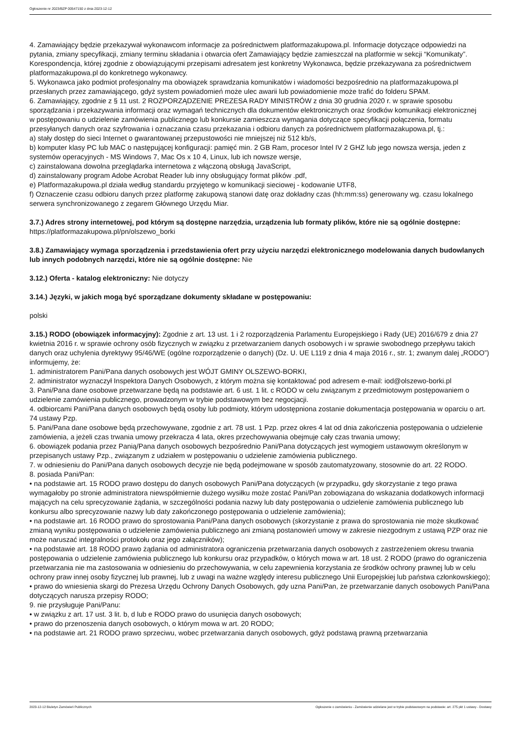Ogłoszenie nr 2023/BZP 00547150 z dnia 2023-12-12
4. Zamawiający będzie przekazywał wykonawcom informacje za pośrednictwem platformazakupowa.pl. Informacje dotyczące odpowiedzi na pytania, zmiany specyfikacji, zmiany terminu składania i otwarcia ofert Zamawiający będzie zamieszczał na platformie w sekcji “Komunikaty”. Korespondencja, której zgodnie z obowiązującymi przepisami adresatem jest konkretny Wykonawca, będzie przekazywana za pośrednictwem platformazakupowa.pl do konkretnego wykonawcy.
5. Wykonawca jako podmiot profesjonalny ma obowiązek sprawdzania komunikatów i wiadomości bezpośrednio na platformazakupowa.pl przesłanych przez zamawiającego, gdyż system powiadomień może ulec awarii lub powiadomienie może trafić do folderu SPAM.
6. Zamawiający, zgodnie z § 11 ust. 2 ROZPORZĄDZENIE PREZESA RADY MINISTRÓW z dnia 30 grudnia 2020 r. w sprawie sposobu sporządzania i przekazywania informacji oraz wymagań technicznych dla dokumentów elektronicznych oraz środków komunikacji elektronicznej
w postępowaniu o udzielenie zamówienia publicznego lub konkursie zamieszcza wymagania dotyczące specyfikacji połączenia, formatu przesyłanych danych oraz szyfrowania i oznaczania czasu przekazania i odbioru danych za pośrednictwem platformazakupowa.pl, tj.:
a) stały dostęp do sieci Internet o gwarantowanej przepustowości nie mniejszej niż 512 kb/s,
b) komputer klasy PC lub MAC o następującej konfiguracji: pamięć min. 2 GB Ram, procesor Intel IV 2 GHZ lub jego nowsza wersja, jeden z systemów operacyjnych - MS Windows 7, Mac Os x 10 4, Linux, lub ich nowsze wersje,
c) zainstalowana dowolna przeglądarka internetowa z włączoną obsługą JavaScript,
d) zainstalowany program Adobe Acrobat Reader lub inny obsługujący format plików .pdf,
e) Platformazakupowa.pl działa według standardu przyjętego w komunikacji sieciowej - kodowanie UTF8,
f) Oznaczenie czasu odbioru danych przez platformę zakupową stanowi datę oraz dokładny czas (hh:mm:ss) generowany wg. czasu lokalnego serwera synchronizowanego z zegarem Głównego Urzędu Miar.
3.7.) Adres strony internetowej, pod którym są dostępne narzędzia, urządzenia lub formaty plików, które nie są ogólnie dostępne: https://platformazakupowa.pl/pn/olszewo_borki
3.8.) Zamawiający wymaga sporządzenia i przedstawienia ofert przy użyciu narzędzi elektronicznego modelowania danych budowlanych lub innych podobnych narzędzi, które nie są ogólnie dostępne: Nie
3.12.) Oferta - katalog elektroniczny: Nie dotyczy
3.14.) Języki, w jakich mogą być sporządzane dokumenty składane w postępowaniu:
polski
3.15.) RODO (obowiązek informacyjny): Zgodnie z art. 13 ust. 1 i 2 rozporządzenia Parlamentu Europejskiego i Rady (UE) 2016/679 z dnia 27 kwietnia 2016 r. w sprawie ochrony osób fizycznych w związku z przetwarzaniem danych osobowych i w sprawie swobodnego przepływu takich danych oraz uchylenia dyrektywy 95/46/WE (ogólne rozporządzenie o danych) (Dz. U. UE L119 z dnia 4 maja 2016 r., str. 1; zwanym dalej „RODO”) informujemy, że:
1. administratorem Pani/Pana danych osobowych jest WÓJT GMINY OLSZEWO-BORKI,
2. administrator wyznaczył Inspektora Danych Osobowych, z którym można się kontaktować pod adresem e-mail: iod@olszewo-borki.pl
3. Pani/Pana dane osobowe przetwarzane będą na podstawie art. 6 ust. 1 lit. c RODO w celu związanym z przedmiotowym postępowaniem o udzielenie zamówienia publicznego, prowadzonym w trybie podstawowym bez negocjacji.
4. odbiorcami Pani/Pana danych osobowych będą osoby lub podmioty, którym udostępniona zostanie dokumentacja postępowania w oparciu o art. 74 ustawy Pzp.
5. Pani/Pana dane osobowe będą przechowywane, zgodnie z art. 78 ust. 1 Pzp. przez okres 4 lat od dnia zakończenia postępowania o udzielenie zamówienia, a jeżeli czas trwania umowy przekracza 4 lata, okres przechowywania obejmuje cały czas trwania umowy;
6. obowiązek podania przez Panią/Pana danych osobowych bezpośrednio Pani/Pana dotyczących jest wymogiem ustawowym określonym w przepisanych ustawy Pzp., związanym z udziałem w postępowaniu o udzielenie zamówienia publicznego.
7. w odniesieniu do Pani/Pana danych osobowych decyzje nie będą podejmowane w sposób zautomatyzowany, stosownie do art. 22 RODO.
8. posiada Pani/Pan:
• na podstawie art. 15 RODO prawo dostępu do danych osobowych Pani/Pana dotyczących (w przypadku, gdy skorzystanie z tego prawa wymagałoby po stronie administratora niewspółmiernie dużego wysiłku może zostać Pani/Pan zobowiązana do wskazania dodatkowych informacji mających na celu sprecyzowanie żądania, w szczególności podania nazwy lub daty postępowania o udzielenie zamówienia publicznego lub konkursu albo sprecyzowanie nazwy lub daty zakończonego postępowania o udzielenie zamówienia);
• na podstawie art. 16 RODO prawo do sprostowania Pani/Pana danych osobowych (skorzystanie z prawa do sprostowania nie może skutkować zmianą wyniku postępowania o udzielenie zamówienia publicznego ani zmianą postanowień umowy w zakresie niezgodnym z ustawą PZP oraz nie może naruszać integralności protokołu oraz jego załączników);
• na podstawie art. 18 RODO prawo żądania od administratora ograniczenia przetwarzania danych osobowych z zastrzeżeniem okresu trwania postępowania o udzielenie zamówienia publicznego lub konkursu oraz przypadków, o których mowa w art. 18 ust. 2 RODO (prawo do ograniczenia przetwarzania nie ma zastosowania w odniesieniu do przechowywania, w celu zapewnienia korzystania ze środków ochrony prawnej lub w celu ochrony praw innej osoby fizycznej lub prawnej, lub z uwagi na ważne względy interesu publicznego Unii Europejskiej lub państwa członkowskiego);
• prawo do wniesienia skargi do Prezesa Urzędu Ochrony Danych Osobowych, gdy uzna Pani/Pan, że przetwarzanie danych osobowych Pani/Pana dotyczących narusza przepisy RODO;
9. nie przysługuje Pani/Panu:
• w związku z art. 17 ust. 3 lit. b, d lub e RODO prawo do usunięcia danych osobowych;
• prawo do przenoszenia danych osobowych, o którym mowa w art. 20 RODO;
• na podstawie art. 21 RODO prawo sprzeciwu, wobec przetwarzania danych osobowych, gdyż podstawą prawną przetwarzania
2023-12-12 Biuletyn Zamówień Publicznych Ogłoszenie o zamówieniu - Zamówienie udzielane jest w trybie podstawowym na podstawie: art. 275 pkt 1 ustawy - Dostawy